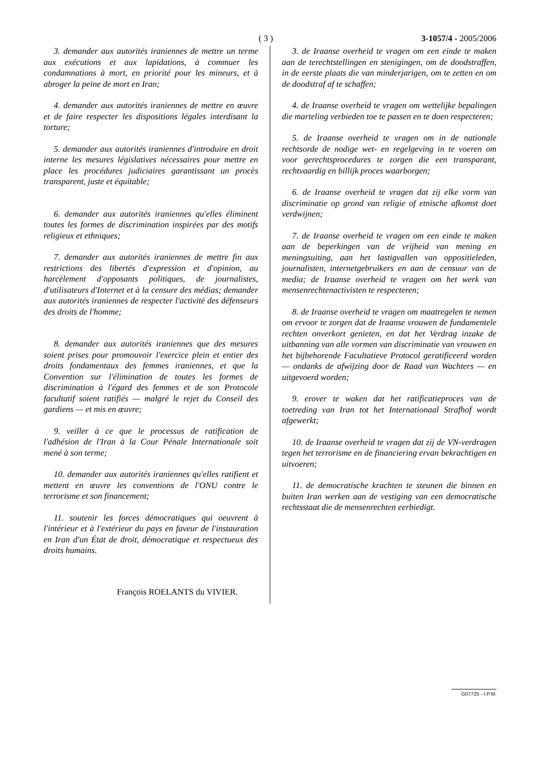( 3 ) 3-1057/4 - 2005/2006
3. demander aux autorités iraniennes de mettre un terme aux exécutions et aux lapidations, à commuer les condamnations à mort, en priorité pour les mineurs, et à abroger la peine de mort en Iran;
4. demander aux autorités iraniennes de mettre en œuvre et de faire respecter les dispositions légales interdisant la torture;
5. demander aux autorités iraniennes d'introduire en droit interne les mesures législatives nécessaires pour mettre en place les procédures judiciaires garantissant un procès transparent, juste et équitable;
6. demander aux autorités iraniennes qu'elles éliminent toutes les formes de discrimination inspirées par des motifs religieux et ethniques;
7. demander aux autorités iraniennes de mettre fin aux restrictions des libertés d'expression et d'opinion, au harcèlement d'opposants politiques, de journalistes, d'utilisateurs d'Internet et à la censure des médias; demander aux autorités iraniennes de respecter l'activité des défenseurs des droits de l'homme;
8. demander aux autorités iraniennes que des mesures soient prises pour promouvoir l'exercice plein et entier des droits fondamentaux des femmes iraniennes, et que la Convention sur l'élimination de toutes les formes de discrimination à l'égard des femmes et de son Protocole facultatif soient ratifiés — malgré le rejet du Conseil des gardiens — et mis en œuvre;
9. veiller à ce que le processus de ratification de l'adhésion de l'Iran à la Cour Pénale Internationale soit mené à son terme;
10. demander aux autorités iraniennes qu'elles ratifient et mettent en œuvre les conventions de l'ONU contre le terrorisme et son financement;
11. soutenir les forces démocratiques qui oeuvrent à l'intérieur et à l'extérieur du pays en faveur de l'instauration en Iran d'un État de droit, démocratique et respectueux des droits humains.
François ROELANTS du VIVIER.
3. de Iraanse overheid te vragen om een einde te maken aan de terechtstellingen en stenigingen, om de doodstraffen, in de eerste plaats die van minderjarigen, om te zetten en om de doodstraf af te schaffen;
4. de Iraanse overheid te vragen om wettelijke bepalingen die marteling verbieden toe te passen en te doen respecteren;
5. de Iraanse overheid te vragen om in de nationale rechtsorde de nodige wet- en regelgeving in te voeren om voor gerechtsprocedures te zorgen die een transparant, rechtvaardig en billijk proces waarborgen;
6. de Iraanse overheid te vragen dat zij elke vorm van discriminatie op grond van religie of etnische afkomst doet verdwijnen;
7. de Iraanse overheid te vragen om een einde te maken aan de beperkingen van de vrijheid van mening en meningsuiting, aan het lastigvallen van oppositieleden, journalisten, internetgebruikers en aan de censuur van de media; de Iraanse overheid te vragen om het werk van mensenrechtenactivisten te respecteren;
8. de Iraanse overheid te vragen om maatregelen te nemen om ervoor te zorgen dat de Iraanse vrouwen de fundamentele rechten onverkort genieten, en dat het Verdrag inzake de uitbanning van alle vormen van discriminatie van vrouwen en het bijbehorende Facultatieve Protocol geratificeerd worden — ondanks de afwijzing door de Raad van Wachters — en uitgevoerd worden;
9. erover te waken dat het ratificatieproces van de toetreding van Iran tot het Internationaal Strafhof wordt afgewerkt;
10. de Iraanse overheid te vragen dat zij de VN-verdragen tegen het terrorisme en de financiering ervan bekrachtigen en uitvoeren;
11. de democratische krachten te steunen die binnen en buiten Iran werken aan de vestiging van een democratische rechtsstaat die de mensenrechten eerbiedigt.
G07725 - I.P.M.